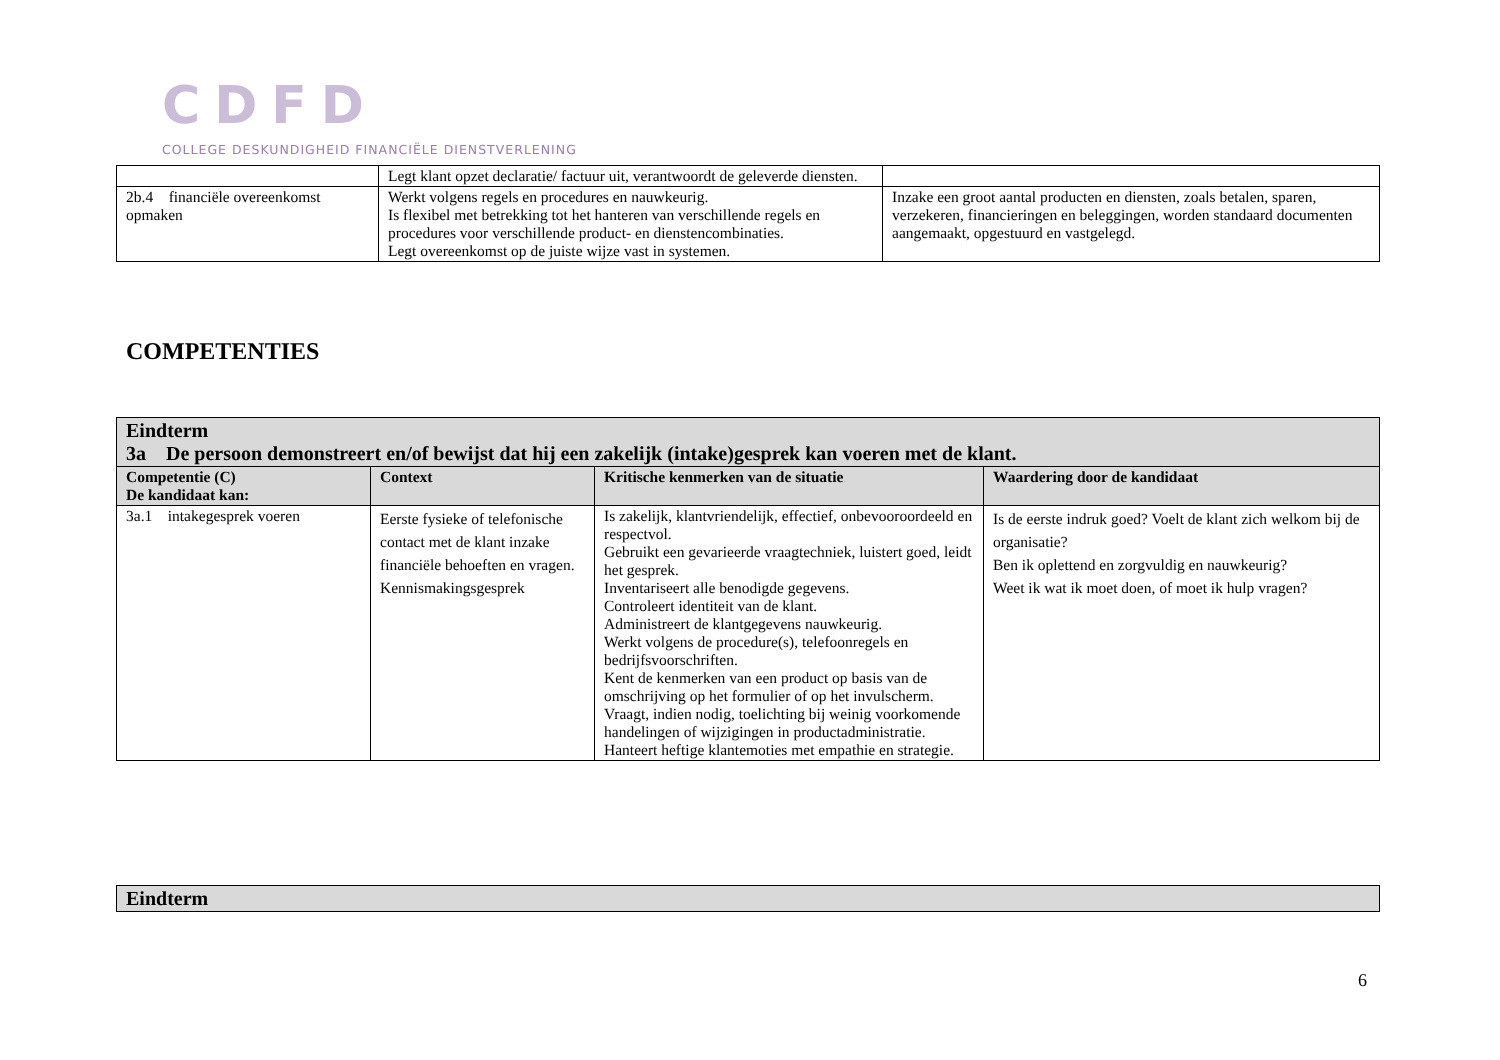CDFD
COLLEGE DESKUNDIGHEID FINANCIËLE DIENSTVERLENING
| | Legt klant opzet declaratie/ factuur uit, verantwoordt de geleverde diensten. | |
| 2b.4 financiële overeenkomst opmaken | Werkt volgens regels en procedures en nauwkeurig. Is flexibel met betrekking tot het hanteren van verschillende regels en procedures voor verschillende product- en dienstencombinaties. Legt overeenkomst op de juiste wijze vast in systemen. | Inzake een groot aantal producten en diensten, zoals betalen, sparen, verzekeren, financieringen en beleggingen, worden standaard documenten aangemaakt, opgestuurd en vastgelegd. |
COMPETENTIES
| Eindterm 3a De persoon demonstreert en/of bewijst dat hij een zakelijk (intake)gesprek kan voeren met de klant. | | | |
| Competentie (C) De kandidaat kan: | Context | Kritische kenmerken van de situatie | Waardering door de kandidaat |
| 3a.1 intakegesprek voeren | Eerste fysieke of telefonische contact met de klant inzake financiële behoeften en vragen. Kennismakingsgesprek | Is zakelijk, klantvriendelijk, effectief, onbevooroordeeld en respectvol. Gebruikt een gevarieerde vraagtechniek, luistert goed, leidt het gesprek. Inventariseert alle benodigde gegevens. Controleert identiteit van de klant. Administreert de klantgegevens nauwkeurig. Werkt volgens de procedure(s), telefoonregels en bedrijfsvoorschriften. Kent de kenmerken van een product op basis van de omschrijving op het formulier of op het invulscherm. Vraagt, indien nodig, toelichting bij weinig voorkomende handelingen of wijzigingen in productadministratie. Hanteert heftige klantemoties met empathie en strategie. | Is de eerste indruk goed? Voelt de klant zich welkom bij de organisatie? Ben ik oplettend en zorgvuldig en nauwkeurig? Weet ik wat ik moet doen, of moet ik hulp vragen? |
| Eindterm |
6